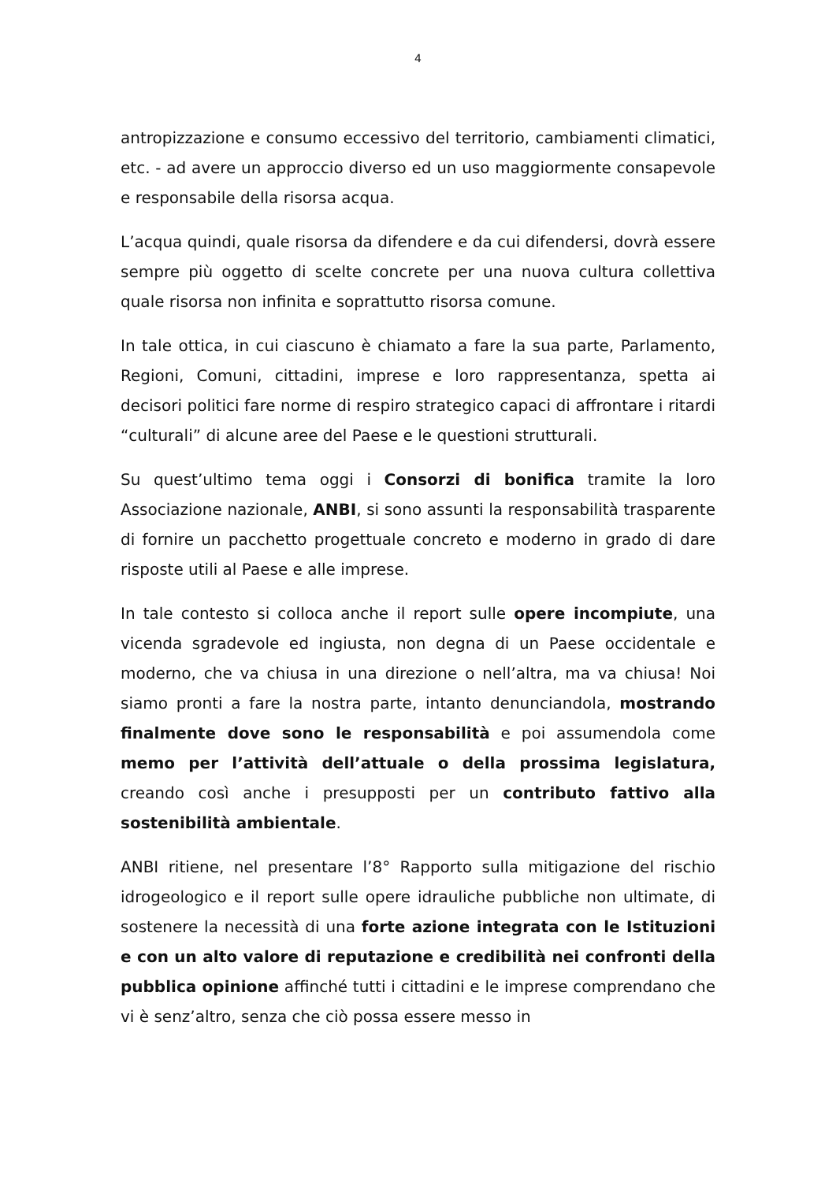4
antropizzazione e consumo eccessivo del territorio, cambiamenti climatici, etc. - ad avere un approccio diverso ed un uso maggiormente consapevole e responsabile della risorsa acqua.
L’acqua quindi, quale risorsa da difendere e da cui difendersi, dovrà essere sempre più oggetto di scelte concrete per una nuova cultura collettiva quale risorsa non infinita e soprattutto risorsa comune.
In tale ottica, in cui ciascuno è chiamato a fare la sua parte, Parlamento, Regioni, Comuni, cittadini, imprese e loro rappresentanza, spetta ai decisori politici fare norme di respiro strategico capaci di affrontare i ritardi “culturali” di alcune aree del Paese e le questioni strutturali.
Su quest’ultimo tema oggi i Consorzi di bonifica tramite la loro Associazione nazionale, ANBI, si sono assunti la responsabilità trasparente di fornire un pacchetto progettuale concreto e moderno in grado di dare risposte utili al Paese e alle imprese.
In tale contesto si colloca anche il report sulle opere incompiute, una vicenda sgradevole ed ingiusta, non degna di un Paese occidentale e moderno, che va chiusa in una direzione o nell’altra, ma va chiusa! Noi siamo pronti a fare la nostra parte, intanto denunciandola, mostrando finalmente dove sono le responsabilità e poi assumendola come memo per l’attività dell’attuale o della prossima legislatura, creando così anche i presupposti per un contributo fattivo alla sostenibilità ambientale.
ANBI ritiene, nel presentare l’8° Rapporto sulla mitigazione del rischio idrogeologico e il report sulle opere idrauliche pubbliche non ultimate, di sostenere la necessità di una forte azione integrata con le Istituzioni e con un alto valore di reputazione e credibilità nei confronti della pubblica opinione affinché tutti i cittadini e le imprese comprendano che vi è senz’altro, senza che ciò possa essere messo in